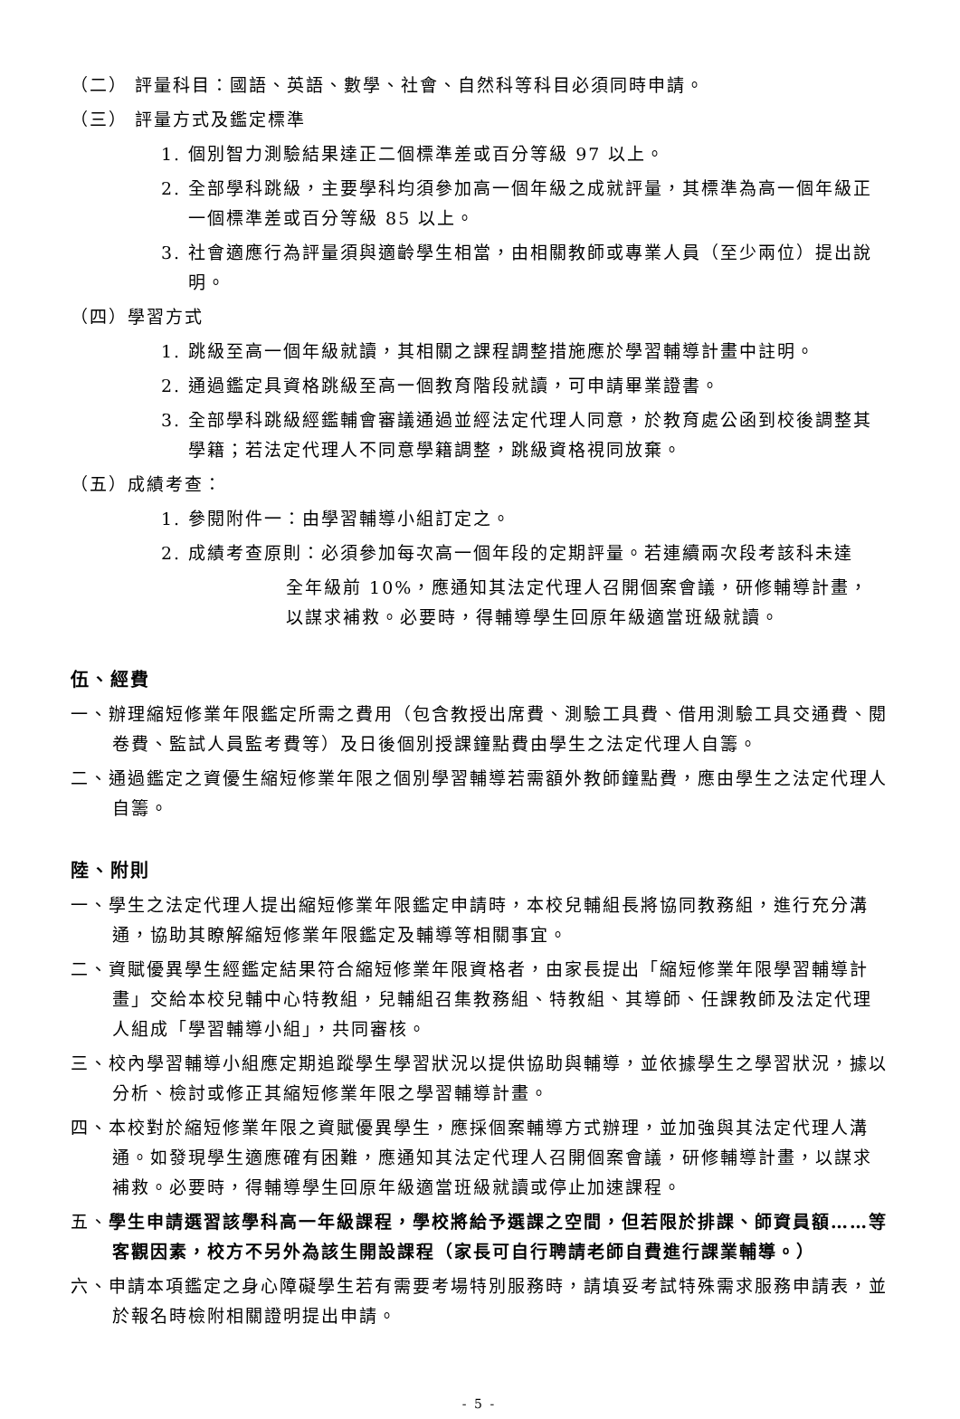（二） 評量科目：國語、英語、數學、社會、自然科等科目必須同時申請。
（三） 評量方式及鑑定標準
1. 個別智力測驗結果達正二個標準差或百分等級 97 以上。
2. 全部學科跳級，主要學科均須參加高一個年級之成就評量，其標準為高一個年級正一個標準差或百分等級 85 以上。
3. 社會適應行為評量須與適齡學生相當，由相關教師或專業人員（至少兩位）提出說明。
（四）學習方式
1. 跳級至高一個年級就讀，其相關之課程調整措施應於學習輔導計畫中註明。
2. 通過鑑定具資格跳級至高一個教育階段就讀，可申請畢業證書。
3. 全部學科跳級經鑑輔會審議通過並經法定代理人同意，於教育處公函到校後調整其學籍；若法定代理人不同意學籍調整，跳級資格視同放棄。
（五）成績考查：
1. 參閱附件一：由學習輔導小組訂定之。
2. 成績考查原則：必須參加每次高一個年段的定期評量。若連續兩次段考該科未達
全年級前 10%，應通知其法定代理人召開個案會議，研修輔導計畫，以謀求補救。必要時，得輔導學生回原年級適當班級就讀。
伍、經費
一、辦理縮短修業年限鑑定所需之費用（包含教授出席費、測驗工具費、借用測驗工具交通費、閱卷費、監試人員監考費等）及日後個別授課鐘點費由學生之法定代理人自籌。
二、通過鑑定之資優生縮短修業年限之個別學習輔導若需額外教師鐘點費，應由學生之法定代理人自籌。
陸、附則
一、學生之法定代理人提出縮短修業年限鑑定申請時，本校兒輔組長將協同教務組，進行充分溝通，協助其瞭解縮短修業年限鑑定及輔導等相關事宜。
二、資賦優異學生經鑑定結果符合縮短修業年限資格者，由家長提出「縮短修業年限學習輔導計畫」交給本校兒輔中心特教組，兒輔組召集教務組、特教組、其導師、任課教師及法定代理人組成「學習輔導小組」，共同審核。
三、校內學習輔導小組應定期追蹤學生學習狀況以提供協助與輔導，並依據學生之學習狀況，據以分析、檢討或修正其縮短修業年限之學習輔導計畫。
四、本校對於縮短修業年限之資賦優異學生，應採個案輔導方式辦理，並加強與其法定代理人溝通。如發現學生適應確有困難，應通知其法定代理人召開個案會議，研修輔導計畫，以謀求補救。必要時，得輔導學生回原年級適當班級就讀或停止加速課程。
五、學生申請選習該學科高一年級課程，學校將給予選課之空間，但若限於排課、師資員額……等客觀因素，校方不另外為該生開設課程（家長可自行聘請老師自費進行課業輔導。）
六、申請本項鑑定之身心障礙學生若有需要考場特別服務時，請填妥考試特殊需求服務申請表，並於報名時檢附相關證明提出申請。
- 5 -